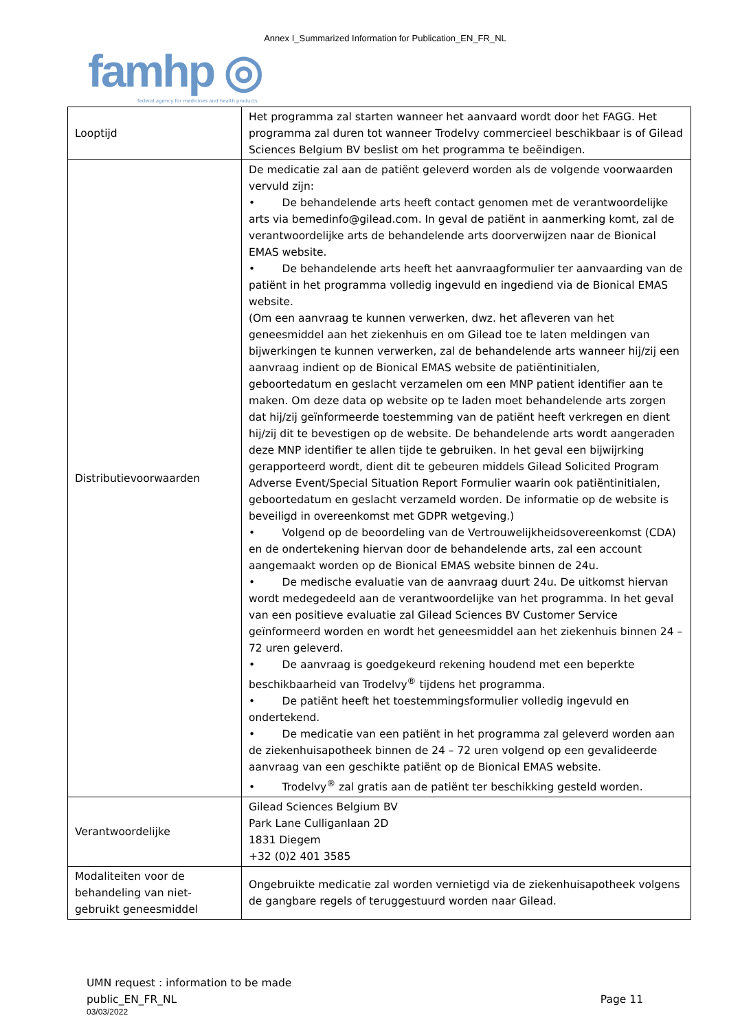Annex I_Summarized Information for Publication_EN_FR_NL
famhp ◎
federal agency for medicines and health products
| Looptijd | Het programma zal starten wanneer het aanvaard wordt door het FAGG. Het programma zal duren tot wanneer Trodelvy commercieel beschikbaar is of Gilead Sciences Belgium BV beslist om het programma te beëindigen. |
| Distributievoorwaarden | De medicatie zal aan de patiënt geleverd worden als de volgende voorwaarden vervuld zijn: • De behandelende arts heeft contact genomen met de verantwoordelijke arts via bemedinfo@gilead.com. In geval de patiënt in aanmerking komt, zal de verantwoordelijke arts de behandelende arts doorverwijzen naar de Bionical EMAS website. • De behandelende arts heeft het aanvraagformulier ter aanvaarding van de patiënt in het programma volledig ingevuld en ingediend via de Bionical EMAS website. (Om een aanvraag te kunnen verwerken, dwz. het afleveren van het geneesmiddel aan het ziekenhuis en om Gilead toe te laten meldingen van bijwerkingen te kunnen verwerken, zal de behandelende arts wanneer hij/zij een aanvraag indient op de Bionical EMAS website de patiëntinitialen, geboortedatum en geslacht verzamelen om een MNP patient identifier aan te maken. Om deze data op website op te laden moet behandelende arts zorgen dat hij/zij geïnformeerde toestemming van de patiënt heeft verkregen en dient hij/zij dit te bevestigen op de website. De behandelende arts wordt aangeraden deze MNP identifier te allen tijde te gebruiken. In het geval een bijwijrking gerapporteerd wordt, dient dit te gebeuren middels Gilead Solicited Program Adverse Event/Special Situation Report Formulier waarin ook patiëntinitialen, geboortedatum en geslacht verzameld worden. De informatie op de website is beveiligd in overeenkomst met GDPR wetgeving.) • Volgend op de beoordeling van de Vertrouwelijkheidsovereenkomst (CDA) en de ondertekening hiervan door de behandelende arts, zal een account aangemaakt worden op de Bionical EMAS website binnen de 24u. • De medische evaluatie van de aanvraag duurt 24u. De uitkomst hiervan wordt medegedeeld aan de verantwoordelijke van het programma. In het geval van een positieve evaluatie zal Gilead Sciences BV Customer Service geïnformeerd worden en wordt het geneesmiddel aan het ziekenhuis binnen 24 – 72 uren geleverd. • De aanvraag is goedgekeurd rekening houdend met een beperkte beschikbaarheid van Trodelvy<sup>®</sup> tijdens het programma. • De patiënt heeft het toestemmingsformulier volledig ingevuld en ondertekend. • De medicatie van een patiënt in het programma zal geleverd worden aan de ziekenhuisapotheek binnen de 24 – 72 uren volgend op een gevalideerde aanvraag van een geschikte patiënt op de Bionical EMAS website. • Trodelvy<sup>®</sup> zal gratis aan de patiënt ter beschikking gesteld worden. |
| Verantwoordelijke | Gilead Sciences Belgium BV Park Lane Culliganlaan 2D 1831 Diegem +32 (0)2 401 3585 |
| Modaliteiten voor de behandeling van niet-gebruikt geneesmiddel | Ongebruikte medicatie zal worden vernietigd via de ziekenhuisapotheek volgens de gangbare regels of teruggestuurd worden naar Gilead. |
UMN request : information to be made
public_EN_FR_NL
03/03/2022
Page 11